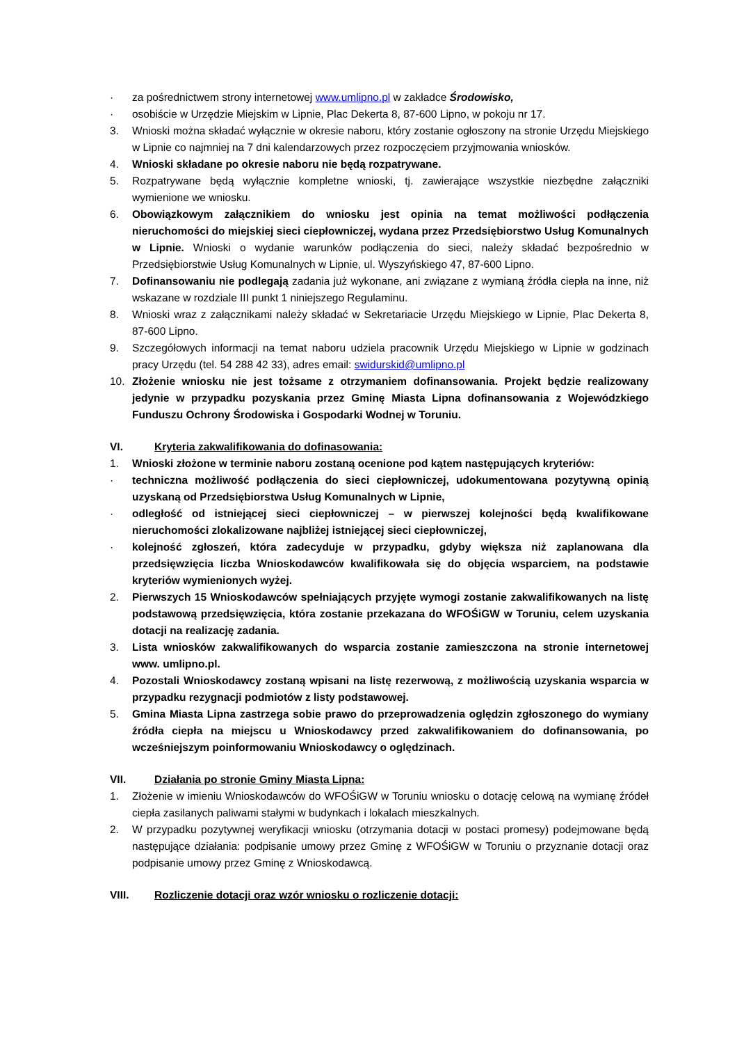· za pośrednictwem strony internetowej www.umlipno.pl w zakładce Środowisko,
· osobiście w Urzędzie Miejskim w Lipnie, Plac Dekerta 8, 87-600 Lipno, w pokoju nr 17.
3. Wnioski można składać wyłącznie w okresie naboru, który zostanie ogłoszony na stronie Urzędu Miejskiego w Lipnie co najmniej na 7 dni kalendarzowych przez rozpoczęciem przyjmowania wniosków.
4. Wnioski składane po okresie naboru nie będą rozpatrywane.
5. Rozpatrywane będą wyłącznie kompletne wnioski, tj. zawierające wszystkie niezbędne załączniki wymienione we wniosku.
6. Obowiązkowym załącznikiem do wniosku jest opinia na temat możliwości podłączenia nieruchomości do miejskiej sieci ciepłowniczej, wydana przez Przedsiębiorstwo Usług Komunalnych w Lipnie. Wnioski o wydanie warunków podłączenia do sieci, należy składać bezpośrednio w Przedsiębiorstwie Usług Komunalnych w Lipnie, ul. Wyszyńskiego 47, 87-600 Lipno.
7. Dofinansowaniu nie podlegają zadania już wykonane, ani związane z wymianą źródła ciepła na inne, niż wskazane w rozdziale III punkt 1 niniejszego Regulaminu.
8. Wnioski wraz z załącznikami należy składać w Sekretariacie Urzędu Miejskiego w Lipnie, Plac Dekerta 8, 87-600 Lipno.
9. Szczegółowych informacji na temat naboru udziela pracownik Urzędu Miejskiego w Lipnie w godzinach pracy Urzędu (tel. 54 288 42 33), adres email: swidurskid@umlipno.pl
10. Złożenie wniosku nie jest tożsame z otrzymaniem dofinansowania. Projekt będzie realizowany jedynie w przypadku pozyskania przez Gminę Miasta Lipna dofinansowania z Wojewódzkiego Funduszu Ochrony Środowiska i Gospodarki Wodnej w Toruniu.
VI. Kryteria zakwalifikowania do dofinasowania:
1. Wnioski złożone w terminie naboru zostaną ocenione pod kątem następujących kryteriów:
· techniczna możliwość podłączenia do sieci ciepłowniczej, udokumentowana pozytywną opinią uzyskaną od Przedsiębiorstwa Usług Komunalnych w Lipnie,
· odległość od istniejącej sieci ciepłowniczej – w pierwszej kolejności będą kwalifikowane nieruchomości zlokalizowane najbliżej istniejącej sieci ciepłowniczej,
· kolejność zgłoszeń, która zadecyduje w przypadku, gdyby większa niż zaplanowana dla przedsięwzięcia liczba Wnioskodawców kwalifikowała się do objęcia wsparciem, na podstawie kryteriów wymienionych wyżej.
2. Pierwszych 15 Wnioskodawców spełniających przyjęte wymogi zostanie zakwalifikowanych na listę podstawową przedsięwzięcia, która zostanie przekazana do WFOŚiGW w Toruniu, celem uzyskania dotacji na realizację zadania.
3. Lista wniosków zakwalifikowanych do wsparcia zostanie zamieszczona na stronie internetowej www. umlipno.pl.
4. Pozostali Wnioskodawcy zostaną wpisani na listę rezerwową, z możliwością uzyskania wsparcia w przypadku rezygnacji podmiotów z listy podstawowej.
5. Gmina Miasta Lipna zastrzega sobie prawo do przeprowadzenia oględzin zgłoszonego do wymiany źródła ciepła na miejscu u Wnioskodawcy przed zakwalifikowaniem do dofinansowania, po wcześniejszym poinformowaniu Wnioskodawcy o oględzinach.
VII. Działania po stronie Gminy Miasta Lipna:
1. Złożenie w imieniu Wnioskodawców do WFOŚiGW w Toruniu wniosku o dotację celową na wymianę źródeł ciepła zasilanych paliwami stałymi w budynkach i lokalach mieszkalnych.
2. W przypadku pozytywnej weryfikacji wniosku (otrzymania dotacji w postaci promesy) podejmowane będą następujące działania: podpisanie umowy przez Gminę z WFOŚiGW w Toruniu o przyznanie dotacji oraz podpisanie umowy przez Gminę z Wnioskodawcą.
VIII. Rozliczenie dotacji oraz wzór wniosku o rozliczenie dotacji: